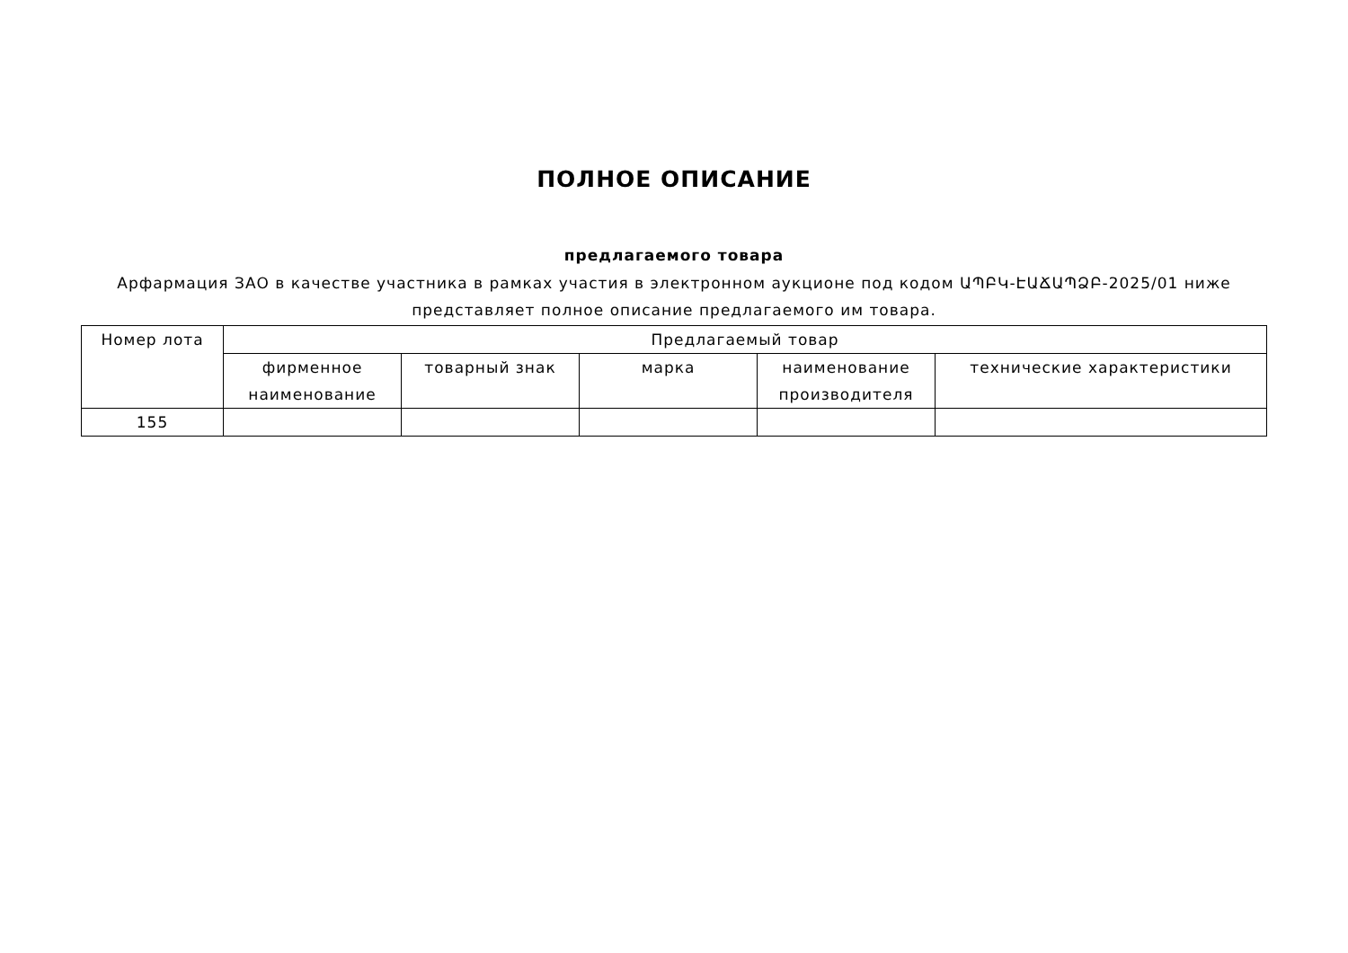ПОЛНОЕ ОПИСАНИЕ
предлагаемого товара
Арфармация ЗАО в качестве участника в рамках участия в электронном аукционе под кодом ԱՊԲԿ-ԷԱՃԱՊՁԲ-2025/01 ниже представляет полное описание предлагаемого им товара.
| Номер лота | Предлагаемый товар | | | | |
| --- | --- | --- | --- | --- | --- |
| | фирменное наименование | товарный знак | марка | наименование производителя | технические характеристики |
| 155 | | | | | |